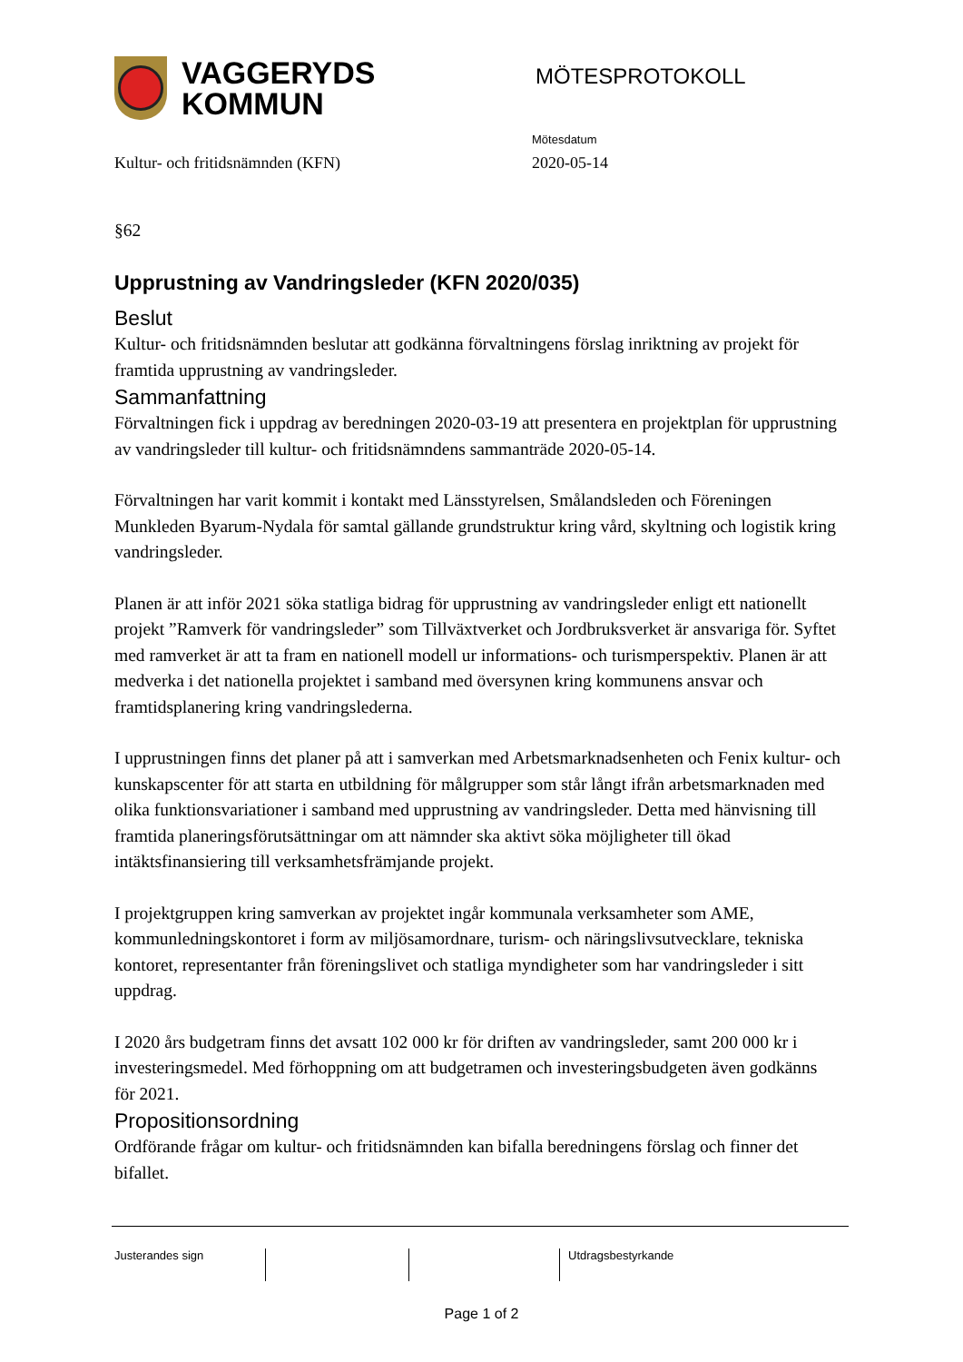VAGGERYDS
KOMMUN
MÖTESPROTOKOLL
Mötesdatum
Kultur- och fritidsnämnden (KFN) 2020-05-14
§62
Upprustning av Vandringsleder (KFN 2020/035)
Beslut
Kultur- och fritidsnämnden beslutar att godkänna förvaltningens förslag inriktning av projekt för framtida upprustning av vandringsleder.
Sammanfattning
Förvaltningen fick i uppdrag av beredningen 2020-03-19 att presentera en projektplan för upprustning av vandringsleder till kultur- och fritidsnämndens sammanträde 2020-05-14.
Förvaltningen har varit kommit i kontakt med Länsstyrelsen, Smålandsleden och Föreningen Munkleden Byarum-Nydala för samtal gällande grundstruktur kring vård, skyltning och logistik kring vandringsleder.
Planen är att inför 2021 söka statliga bidrag för upprustning av vandringsleder enligt ett nationellt projekt ”Ramverk för vandringsleder” som Tillväxtverket och Jordbruksverket är ansvariga för. Syftet med ramverket är att ta fram en nationell modell ur informations- och turismperspektiv. Planen är att medverka i det nationella projektet i samband med översynen kring kommunens ansvar och framtidsplanering kring vandringslederna.
I upprustningen finns det planer på att i samverkan med Arbetsmarknadsenheten och Fenix kultur- och kunskapscenter för att starta en utbildning för målgrupper som står långt ifrån arbetsmarknaden med olika funktionsvariationer i samband med upprustning av vandringsleder. Detta med hänvisning till framtida planeringsförutsättningar om att nämnder ska aktivt söka möjligheter till ökad intäktsfinansiering till verksamhetsfrämjande projekt.
I projektgruppen kring samverkan av projektet ingår kommunala verksamheter som AME, kommunledningskontoret i form av miljösamordnare, turism- och näringslivsutvecklare, tekniska kontoret, representanter från föreningslivet och statliga myndigheter som har vandringsleder i sitt uppdrag.
I 2020 års budgetram finns det avsatt 102 000 kr för driften av vandringsleder, samt 200 000 kr i investeringsmedel. Med förhoppning om att budgetramen och investeringsbudgeten även godkänns för 2021.
Propositionsordning
Ordförande frågar om kultur- och fritidsnämnden kan bifalla beredningens förslag och finner det bifallet.
Justerandes sign Utdragsbestyrkande
Page 1 of 2